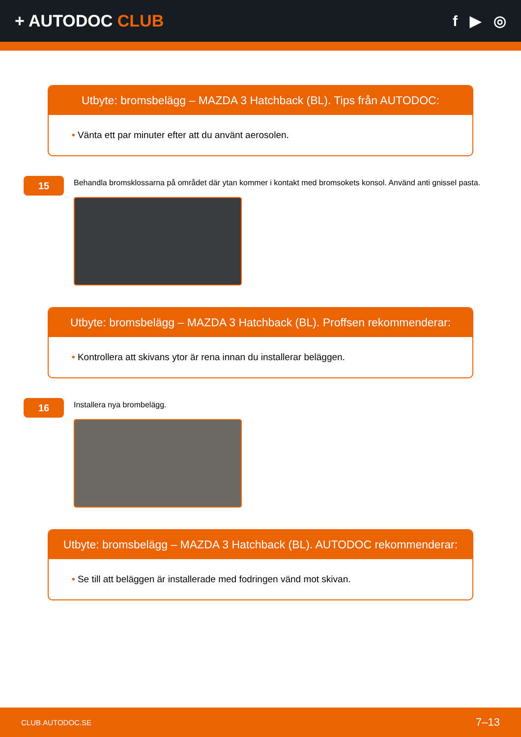+ AUTODOC CLUB f ▶ ◎
Utbyte: bromsbelägg – MAZDA 3 Hatchback (BL). Tips från AUTODOC:
• Vänta ett par minuter efter att du använt aerosolen.
15
Behandla bromsklossarna på området där ytan kommer i kontakt med bromsokets konsol. Använd anti gnissel pasta.
Utbyte: bromsbelägg – MAZDA 3 Hatchback (BL). Proffsen rekommenderar:
• Kontrollera att skivans ytor är rena innan du installerar beläggen.
16
Installera nya brombelägg.
Utbyte: bromsbelägg – MAZDA 3 Hatchback (BL). AUTODOC rekommenderar:
• Se till att beläggen är installerade med fodringen vänd mot skivan.
CLUB.AUTODOC.SE 7–13